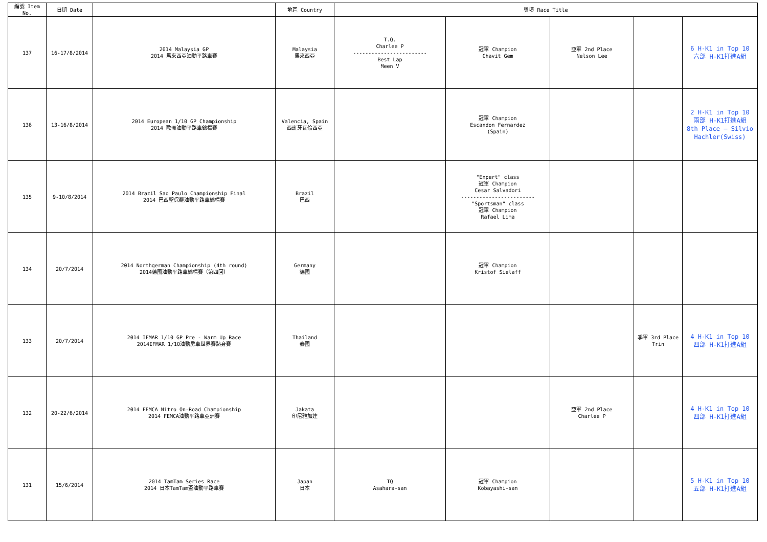| 編號 Item No. | 日期 Date | | 地區 Country | 獎項 Race Title | | | | |
| --- | --- | --- | --- | --- | --- | --- | --- | --- |
| 137 | 16-17/8/2014 | 2014 Malaysia GP 2014 馬來西亞油動平路車賽 | Malaysia 馬來西亞 | T.Q. Charlee P ------------------------ Best Lap Meen V | 冠軍 Champion Chavit Gem | 亞軍 2nd Place Nelson Lee | | 6 H-K1 in Top 10 六部 H-K1打進A組 |
| 136 | 13-16/8/2014 | 2014 European 1/10 GP Championship 2014 歐洲油動平路車錦標賽 | Valencia, Spain 西班牙瓦倫西亞 | | 冠軍 Champion Escandon Fernardez (Spain) | | | 2 H-K1 in Top 10 兩部 H-K1打進A組 8th Place — Silvio Hachler(Swiss) |
| 135 | 9-10/8/2014 | 2014 Brazil Sao Paulo Championship Final 2014 巴西聖保羅油動平路車錦標賽 | Brazil 巴西 | | "Expert" class 冠軍 Champion Cesar Salvadori ------------------------ "Sportsman" class 冠軍 Champion Rafael Lima | | | |
| 134 | 20/7/2014 | 2014 Northgerman Championship (4th round) 2014德國油動平路車錦標賽（第四回） | Germany 德國 | | 冠軍 Champion Kristof Sielaff | | | |
| 133 | 20/7/2014 | 2014 IFMAR 1/10 GP Pre - Warm Up Race 2014IFMAR 1/10油動房車世界賽熱身賽 | Thailand 泰國 | | | | 季軍 3rd Place Trin | 4 H-K1 in Top 10 四部 H-K1打進A組 |
| 132 | 20-22/6/2014 | 2014 FEMCA Nitro On-Road Championship 2014 FEMCA油動平路車亞洲賽 | Jakata 印尼雅加達 | | | 亞軍 2nd Place Charlee P | | 4 H-K1 in Top 10 四部 H-K1打進A組 |
| 131 | 15/6/2014 | 2014 TamTam Series Race 2014 日本TamTam盃油動平路車賽 | Japan 日本 | TQ Asahara-san | 冠軍 Champion Kobayashi-san | | | 5 H-K1 in Top 10 五部 H-K1打進A組 |